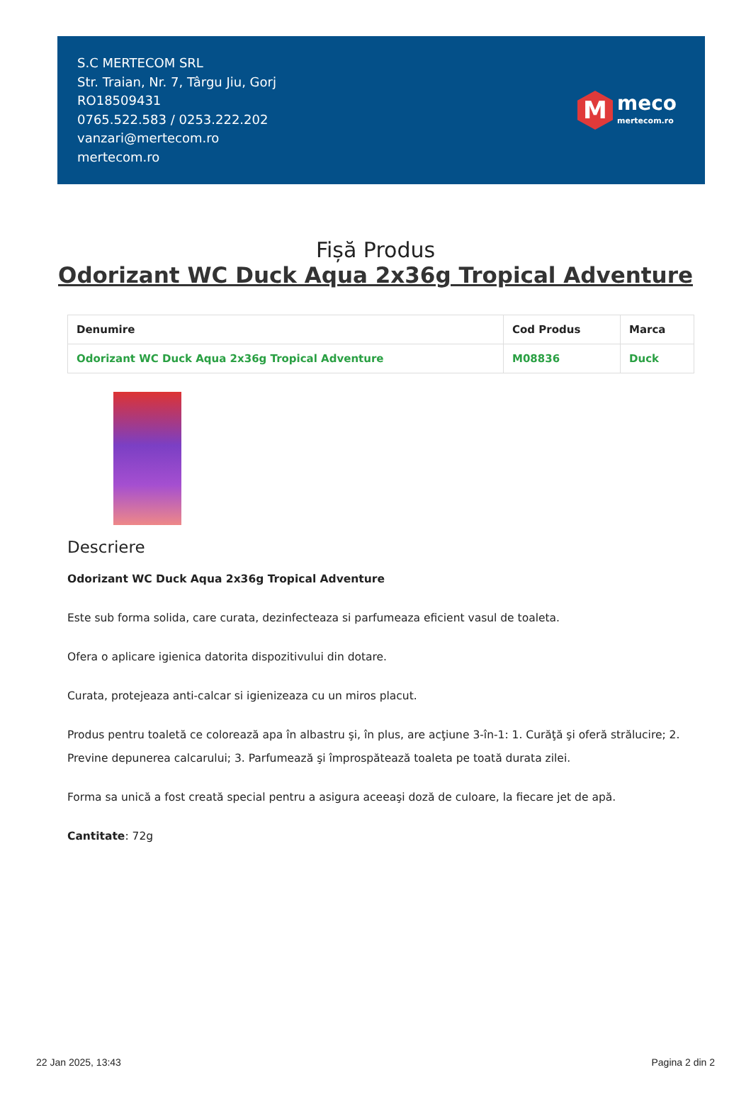S.C MERTECOM SRL
Str. Traian, Nr. 7, Târgu Jiu, Gorj
RO18509431
0765.522.583 / 0253.222.202
vanzari@mertecom.ro
mertecom.ro
M
meco
mertecom.ro
Fișă Produs
Odorizant WC Duck Aqua 2x36g Tropical Adventure
| Denumire | Cod Produs | Marca |
| --- | --- | --- |
| Odorizant WC Duck Aqua 2x36g Tropical Adventure | M08836 | Duck |
Descriere
Odorizant WC Duck Aqua 2x36g Tropical Adventure
Este sub forma solida, care curata, dezinfecteaza si parfumeaza eficient vasul de toaleta.
Ofera o aplicare igienica datorita dispozitivului din dotare.
Curata, protejeaza anti-calcar si igienizeaza cu un miros placut.
Produs pentru toaletă ce colorează apa în albastru şi, în plus, are acţiune 3-în-1: 1. Curăţă şi oferă strălucire; 2. Previne depunerea calcarului; 3. Parfumează şi împrospătează toaleta pe toată durata zilei.
Forma sa unică a fost creată special pentru a asigura aceeaşi doză de culoare, la fiecare jet de apă.
Cantitate: 72g
22 Jan 2025, 13:43 Pagina 2 din 2